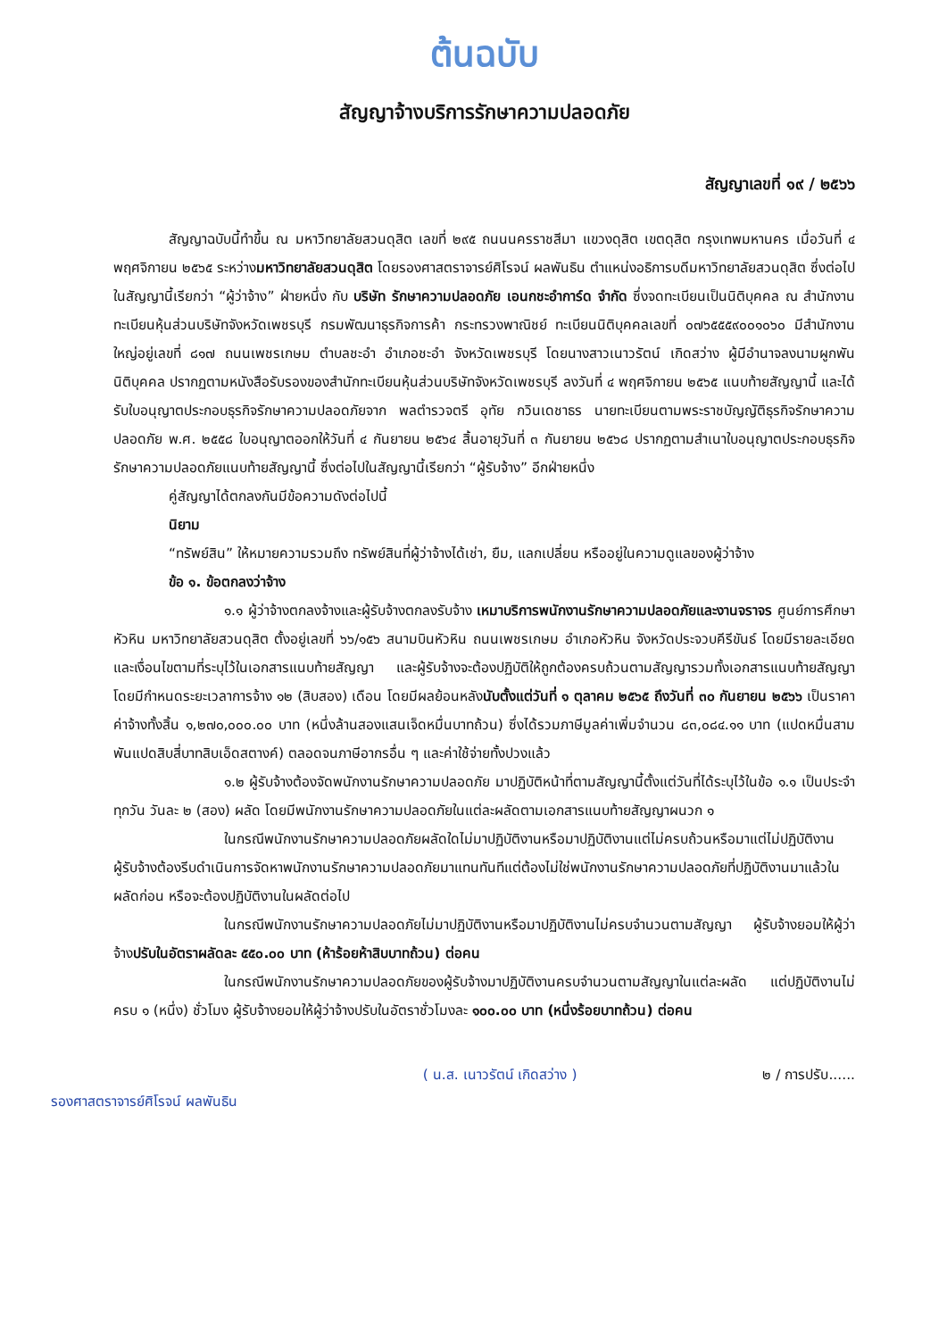ต้นฉบับ
สัญญาจ้างบริการรักษาความปลอดภัย
สัญญาเลขที่ ๑๙ / ๒๕๖๖
สัญญาฉบับนี้ทำขึ้น ณ มหาวิทยาลัยสวนดุสิต เลขที่ ๒๙๕ ถนนนครราชสีมา แขวงดุสิต เขตดุสิต กรุงเทพมหานคร เมื่อวันที่ ๔ พฤศจิกายน ๒๕๖๕ ระหว่างมหาวิทยาลัยสวนดุสิต โดยรองศาสตราจารย์ศิโรจน์ ผลพันธิน ตำแหน่งอธิการบดีมหาวิทยาลัยสวนดุสิต ซึ่งต่อไปในสัญญานี้เรียกว่า “ผู้ว่าจ้าง” ฝ่ายหนึ่ง กับ บริษัท รักษาความปลอดภัย เอนกชะอำการ์ด จำกัด ซึ่งจดทะเบียนเป็นนิติบุคคล ณ สำนักงานทะเบียนหุ้นส่วนบริษัทจังหวัดเพชรบุรี กรมพัฒนาธุรกิจการค้า กระทรวงพาณิชย์ ทะเบียนนิติบุคคลเลขที่ ๐๗๖๕๕๕๙๐๐๑๐๖๐ มีสำนักงานใหญ่อยู่เลขที่ ๘๑๗ ถนนเพชรเกษม ตำบลชะอำ อำเภอชะอำ จังหวัดเพชรบุรี โดยนางสาวเนาวรัตน์ เกิดสว่าง ผู้มีอำนาจลงนามผูกพันนิติบุคคล ปรากฏตามหนังสือรับรองของสำนักทะเบียนหุ้นส่วนบริษัทจังหวัดเพชรบุรี ลงวันที่ ๔ พฤศจิกายน ๒๕๖๕ แนบท้ายสัญญานี้ และได้รับใบอนุญาตประกอบธุรกิจรักษาความปลอดภัยจาก พลตำรวจตรี อุทัย กวินเดชาธร นายทะเบียนตามพระราชบัญญัติธุรกิจรักษาความปลอดภัย พ.ศ. ๒๕๕๘ ใบอนุญาตออกให้วันที่ ๔ กันยายน ๒๕๖๔ สิ้นอายุวันที่ ๓ กันยายน ๒๕๖๘ ปรากฏตามสำเนาใบอนุญาตประกอบธุรกิจรักษาความปลอดภัยแนบท้ายสัญญานี้ ซึ่งต่อไปในสัญญานี้เรียกว่า “ผู้รับจ้าง” อีกฝ่ายหนึ่ง
คู่สัญญาได้ตกลงกันมีข้อความดังต่อไปนี้
นิยาม
“ทรัพย์สิน” ให้หมายความรวมถึง ทรัพย์สินที่ผู้ว่าจ้างได้เช่า, ยืม, แลกเปลี่ยน หรืออยู่ในความดูแลของผู้ว่าจ้าง
ข้อ ๑. ข้อตกลงว่าจ้าง
๑.๑ ผู้ว่าจ้างตกลงจ้างและผู้รับจ้างตกลงรับจ้าง เหมาบริการพนักงานรักษาความปลอดภัยและงานจราจร ศูนย์การศึกษา หัวหิน มหาวิทยาลัยสวนดุสิต ตั้งอยู่เลขที่ ๖๖/๑๕๖ สนามบินหัวหิน ถนนเพชรเกษม อำเภอหัวหิน จังหวัดประจวบคีรีขันธ์ โดยมีรายละเอียดและเงื่อนไขตามที่ระบุไว้ในเอกสารแนบท้ายสัญญา และผู้รับจ้างจะต้องปฏิบัติให้ถูกต้องครบถ้วนตามสัญญารวมทั้งเอกสารแนบท้ายสัญญา โดยมีกำหนดระยะเวลาการจ้าง ๑๒ (สิบสอง) เดือน โดยมีผลย้อนหลังนับตั้งแต่วันที่ ๑ ตุลาคม ๒๕๖๕ ถึงวันที่ ๓๐ กันยายน ๒๕๖๖ เป็นราคาค่าจ้างทั้งสิ้น ๑,๒๗๐,๐๐๐.๐๐ บาท (หนึ่งล้านสองแสนเจ็ดหมื่นบาทถ้วน) ซึ่งได้รวมภาษีมูลค่าเพิ่มจำนวน ๘๓,๐๘๔.๑๑ บาท (แปดหมื่นสามพันแปดสิบสี่บาทสิบเอ็ดสตางค์) ตลอดจนภาษีอากรอื่น ๆ และค่าใช้จ่ายทั้งปวงแล้ว
๑.๒ ผู้รับจ้างต้องจัดพนักงานรักษาความปลอดภัย มาปฏิบัติหน้าที่ตามสัญญานี้ตั้งแต่วันที่ได้ระบุไว้ในข้อ ๑.๑ เป็นประจำทุกวัน วันละ ๒ (สอง) ผลัด โดยมีพนักงานรักษาความปลอดภัยในแต่ละผลัดตามเอกสารแนบท้ายสัญญาผนวก ๑
ในกรณีพนักงานรักษาความปลอดภัยผลัดใดไม่มาปฏิบัติงานหรือมาปฏิบัติงานแต่ไม่ครบถ้วนหรือมาแต่ไม่ปฏิบัติงานผู้รับจ้างต้องรีบดำเนินการจัดหาพนักงานรักษาความปลอดภัยมาแทนทันทีแต่ต้องไม่ใช่พนักงานรักษาความปลอดภัยที่ปฏิบัติงานมาแล้วในผลัดก่อน หรือจะต้องปฏิบัติงานในผลัดต่อไป
ในกรณีพนักงานรักษาความปลอดภัยไม่มาปฏิบัติงานหรือมาปฏิบัติงานไม่ครบจำนวนตามสัญญา ผู้รับจ้างยอมให้ผู้ว่าจ้างปรับในอัตราผลัดละ ๕๕๐.๐๐ บาท (ห้าร้อยห้าสิบบาทถ้วน) ต่อคน
ในกรณีพนักงานรักษาความปลอดภัยของผู้รับจ้างมาปฏิบัติงานครบจำนวนตามสัญญาในแต่ละผลัด แต่ปฏิบัติงานไม่ครบ ๑ (หนึ่ง) ชั่วโมง ผู้รับจ้างยอมให้ผู้ว่าจ้างปรับในอัตราชั่วโมงละ ๑๐๐.๐๐ บาท (หนึ่งร้อยบาทถ้วน) ต่อคน
รองศาสตราจารย์ศิโรจน์ ผลพันธิน ( น.ส. เนาวรัตน์ เกิดสว่าง ) ๒ / การปรับ......